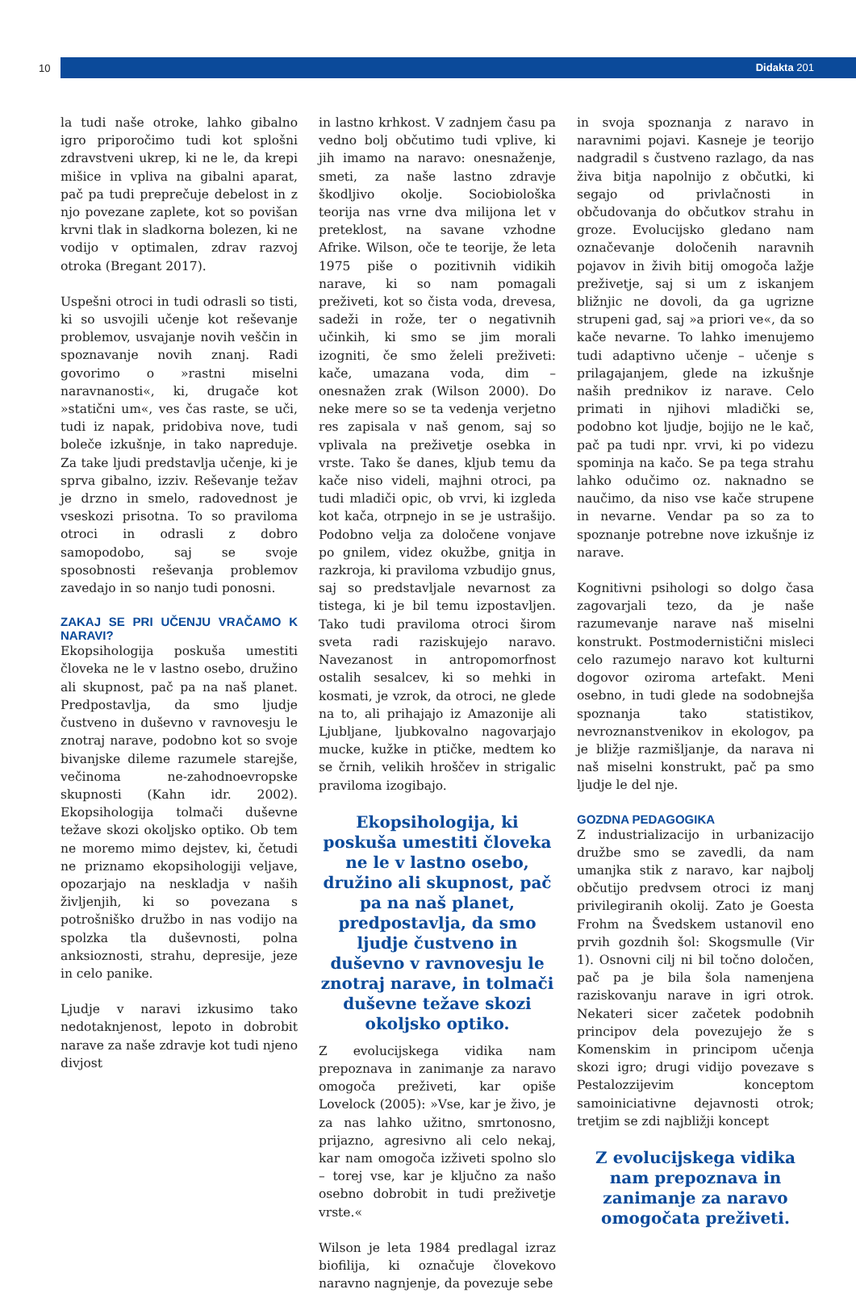10
Didakta 201
la tudi naše otroke, lahko gibalno igro priporočimo tudi kot splošni zdravstveni ukrep, ki ne le, da krepi mišice in vpliva na gibalni aparat, pač pa tudi preprečuje debelost in z njo povezane zaplete, kot so povišan krvni tlak in sladkorna bolezen, ki ne vodijo v optimalen, zdrav razvoj otroka (Bregant 2017).
Uspešni otroci in tudi odrasli so tisti, ki so usvojili učenje kot reševanje problemov, usvajanje novih veščin in spoznavanje novih znanj. Radi govorimo o »rastni miselni naravnanosti«, ki, drugače kot »statični um«, ves čas raste, se uči, tudi iz napak, pridobiva nove, tudi boleče izkušnje, in tako napreduje. Za take ljudi predstavlja učenje, ki je sprva gibalno, izziv. Reševanje težav je drzno in smelo, radovednost je vseskozi prisotna. To so praviloma otroci in odrasli z dobro samopodobo, saj se svoje sposobnosti reševanja problemov zavedajo in so nanjo tudi ponosni.
ZAKAJ SE PRI UČENJU VRAČAMO K NARAVI?
Ekopsihologija poskuša umestiti človeka ne le v lastno osebo, družino ali skupnost, pač pa na naš planet. Predpostavlja, da smo ljudje čustveno in duševno v ravnovesju le znotraj narave, podobno kot so svoje bivanjske dileme razumele starejše, večinoma ne-zahodnoevropske skupnosti (Kahn idr. 2002). Ekopsihologija tolmači duševne težave skozi okoljsko optiko. Ob tem ne moremo mimo dejstev, ki, četudi ne priznamo ekopsihologiji veljave, opozarjajo na neskladja v naših življenjih, ki so povezana s potrošniško družbo in nas vodijo na spolzka tla duševnosti, polna anksioznosti, strahu, depresije, jeze in celo panike.
Ljudje v naravi izkusimo tako nedotaknjenost, lepoto in dobrobit narave za naše zdravje kot tudi njeno divjost
in lastno krhkost. V zadnjem času pa vedno bolj občutimo tudi vplive, ki jih imamo na naravo: onesnaženje, smeti, za naše lastno zdravje škodljivo okolje. Sociobiološka teorija nas vrne dva milijona let v preteklost, na savane vzhodne Afrike. Wilson, oče te teorije, že leta 1975 piše o pozitivnih vidikih narave, ki so nam pomagali preživeti, kot so čista voda, drevesa, sadeži in rože, ter o negativnih učinkih, ki smo se jim morali izogniti, če smo želeli preživeti: kače, umazana voda, dim – onesnažen zrak (Wilson 2000). Do neke mere so se ta vedenja verjetno res zapisala v naš genom, saj so vplivala na preživetje osebka in vrste. Tako še danes, kljub temu da kače niso videli, majhni otroci, pa tudi mladiči opic, ob vrvi, ki izgleda kot kača, otrpnejo in se je ustrašijo. Podobno velja za določene vonjave po gnilem, videz okužbe, gnitja in razkroja, ki praviloma vzbudijo gnus, saj so predstavljale nevarnost za tistega, ki je bil temu izpostavljen. Tako tudi praviloma otroci širom sveta radi raziskujejo naravo. Navezanost in antropomorfnost ostalih sesalcev, ki so mehki in kosmati, je vzrok, da otroci, ne glede na to, ali prihajajo iz Amazonije ali Ljubljane, ljubkovalno nagovarjajo mucke, kužke in ptičke, medtem ko se črnih, velikih hroščev in strigalic praviloma izogibajo.
Ekopsihologija, ki poskuša umestiti človeka ne le v lastno osebo, družino ali skupnost, pač pa na naš planet, predpostavlja, da smo ljudje čustveno in duševno v ravnovesju le znotraj narave, in tolmači duševne težave skozi okoljsko optiko.
Z evolucijskega vidika nam prepoznava in zanimanje za naravo omogoča preživeti, kar opiše Lovelock (2005): »Vse, kar je živo, je za nas lahko užitno, smrtonosno, prijazno, agresivno ali celo nekaj, kar nam omogoča izživeti spolno slo – torej vse, kar je ključno za našo osebno dobrobit in tudi preživetje vrste.«
Wilson je leta 1984 predlagal izraz biofilija, ki označuje človekovo naravno nagnjenje, da povezuje sebe
in svoja spoznanja z naravo in naravnimi pojavi. Kasneje je teorijo nadgradil s čustveno razlago, da nas živa bitja napolnijo z občutki, ki segajo od privlačnosti in občudovanja do občutkov strahu in groze. Evolucijsko gledano nam označevanje določenih naravnih pojavov in živih bitij omogoča lažje preživetje, saj si um z iskanjem bližnjic ne dovoli, da ga ugrizne strupeni gad, saj »a priori ve«, da so kače nevarne. To lahko imenujemo tudi adaptivno učenje – učenje s prilagajanjem, glede na izkušnje naših prednikov iz narave. Celo primati in njihovi mladički se, podobno kot ljudje, bojijo ne le kač, pač pa tudi npr. vrvi, ki po videzu spominja na kačo. Se pa tega strahu lahko odučimo oz. naknadno se naučimo, da niso vse kače strupene in nevarne. Vendar pa so za to spoznanje potrebne nove izkušnje iz narave.
Kognitivni psihologi so dolgo časa zagovarjali tezo, da je naše razumevanje narave naš miselni konstrukt. Postmodernistični misleci celo razumejo naravo kot kulturni dogovor oziroma artefakt. Meni osebno, in tudi glede na sodobnejša spoznanja tako statistikov, nevroznanstvenikov in ekologov, pa je bližje razmišljanje, da narava ni naš miselni konstrukt, pač pa smo ljudje le del nje.
GOZDNA PEDAGOGIKA
Z industrializacijo in urbanizacijo družbe smo se zavedli, da nam umanjka stik z naravo, kar najbolj občutijo predvsem otroci iz manj privilegiranih okolij. Zato je Goesta Frohm na Švedskem ustanovil eno prvih gozdnih šol: Skogsmulle (Vir 1). Osnovni cilj ni bil točno določen, pač pa je bila šola namenjena raziskovanju narave in igri otrok. Nekateri sicer začetek podobnih principov dela povezujejo že s Komenskim in principom učenja skozi igro; drugi vidijo povezave s Pestalozzijevim konceptom samoiniciativne dejavnosti otrok; tretjim se zdi najbližji koncept
Z evolucijskega vidika nam prepoznava in zanimanje za naravo omogočata preživeti.